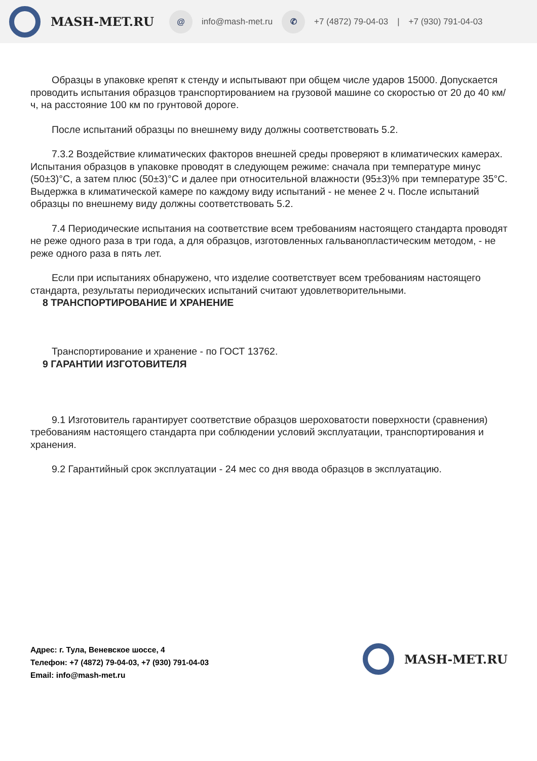MASH-MET.RU @ info@mash-met.ru ✆ +7 (4872) 79-04-03 | +7 (930) 791-04-03
Образцы в упаковке крепят к стенду и испытывают при общем числе ударов 15000. Допускается проводить испытания образцов транспортированием на грузовой машине со скоростью от 20 до 40 км/ч, на расстояние 100 км по грунтовой дороге.
После испытаний образцы по внешнему виду должны соответствовать 5.2.
7.3.2 Воздействие климатических факторов внешней среды проверяют в климатических камерах. Испытания образцов в упаковке проводят в следующем режиме: сначала при температуре минус (50±3)°С, а затем плюс (50±3)°С и далее при относительной влажности (95±3)% при температуре 35°С. Выдержка в климатической камере по каждому виду испытаний - не менее 2 ч. После испытаний образцы по внешнему виду должны соответствовать 5.2.
7.4 Периодические испытания на соответствие всем требованиям настоящего стандарта проводят не реже одного раза в три года, а для образцов, изготовленных гальванопластическим методом, - не реже одного раза в пять лет.
Если при испытаниях обнаружено, что изделие соответствует всем требованиям настоящего стандарта, результаты периодических испытаний считают удовлетворительными.
8 ТРАНСПОРТИРОВАНИЕ И ХРАНЕНИЕ
Транспортирование и хранение - по ГОСТ 13762.
9 ГАРАНТИИ ИЗГОТОВИТЕЛЯ
9.1 Изготовитель гарантирует соответствие образцов шероховатости поверхности (сравнения) требованиям настоящего стандарта при соблюдении условий эксплуатации, транспортирования и хранения.
9.2 Гарантийный срок эксплуатации - 24 мес со дня ввода образцов в эксплуатацию.
Адрес: г. Тула, Веневское шоссе, 4
Телефон: +7 (4872) 79-04-03, +7 (930) 791-04-03
Email: info@mash-met.ru
MASH-MET.RU